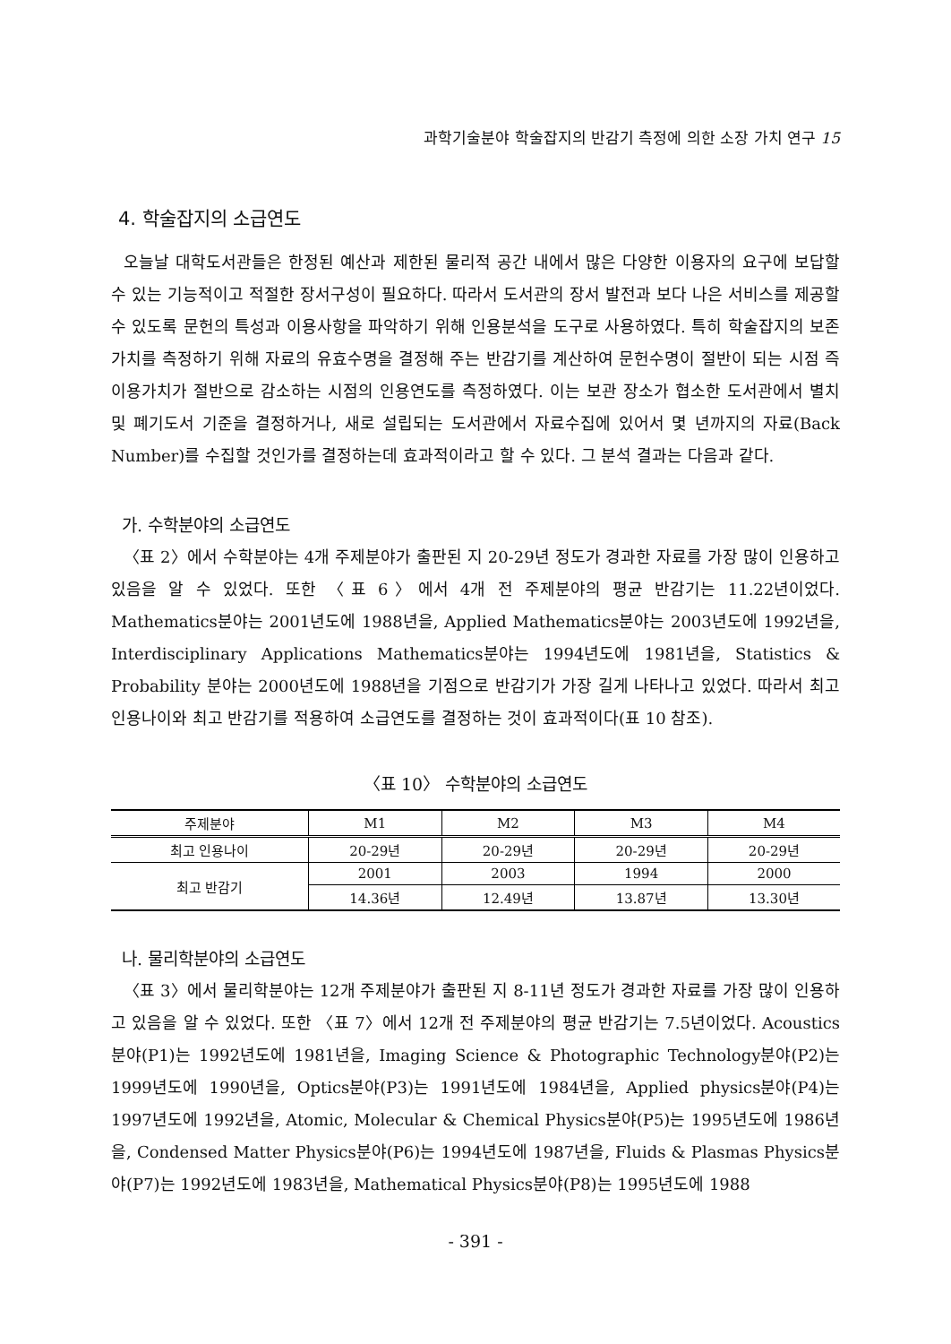과학기술분야 학술잡지의 반감기 측정에 의한 소장 가치 연구 15
4. 학술잡지의 소급연도
오늘날 대학도서관들은 한정된 예산과 제한된 물리적 공간 내에서 많은 다양한 이용자의 요구에 보답할 수 있는 기능적이고 적절한 장서구성이 필요하다. 따라서 도서관의 장서 발전과 보다 나은 서비스를 제공할 수 있도록 문헌의 특성과 이용사항을 파악하기 위해 인용분석을 도구로 사용하였다. 특히 학술잡지의 보존 가치를 측정하기 위해 자료의 유효수명을 결정해 주는 반감기를 계산하여 문헌수명이 절반이 되는 시점 즉 이용가치가 절반으로 감소하는 시점의 인용연도를 측정하였다. 이는 보관 장소가 협소한 도서관에서 별치 및 폐기도서 기준을 결정하거나, 새로 설립되는 도서관에서 자료수집에 있어서 몇 년까지의 자료(Back Number)를 수집할 것인가를 결정하는데 효과적이라고 할 수 있다. 그 분석 결과는 다음과 같다.
가. 수학분야의 소급연도
〈표 2〉에서 수학분야는 4개 주제분야가 출판된 지 20-29년 정도가 경과한 자료를 가장 많이 인용하고 있음을 알 수 있었다. 또한 〈표 6〉에서 4개 전 주제분야의 평균 반감기는 11.22년이었다. Mathematics분야는 2001년도에 1988년을, Applied Mathematics분야는 2003년도에 1992년을, Interdisciplinary Applications Mathematics분야는 1994년도에 1981년을, Statistics & Probability 분야는 2000년도에 1988년을 기점으로 반감기가 가장 길게 나타나고 있었다. 따라서 최고 인용나이와 최고 반감기를 적용하여 소급연도를 결정하는 것이 효과적이다(표 10 참조).
〈표 10〉 수학분야의 소급연도
| 주제분야 | M1 | M2 | M3 | M4 |
| --- | --- | --- | --- | --- |
| 최고 인용나이 | 20-29년 | 20-29년 | 20-29년 | 20-29년 |
| 최고 반감기 | 2001 | 2003 | 1994 | 2000 |
| | 14.36년 | 12.49년 | 13.87년 | 13.30년 |
나. 물리학분야의 소급연도
〈표 3〉에서 물리학분야는 12개 주제분야가 출판된 지 8-11년 정도가 경과한 자료를 가장 많이 인용하고 있음을 알 수 있었다. 또한 〈표 7〉에서 12개 전 주제분야의 평균 반감기는 7.5년이었다. Acoustics분야(P1)는 1992년도에 1981년을, Imaging Science & Photographic Technology분야(P2)는 1999년도에 1990년을, Optics분야(P3)는 1991년도에 1984년을, Applied physics분야(P4)는 1997년도에 1992년을, Atomic, Molecular & Chemical Physics분야(P5)는 1995년도에 1986년을, Condensed Matter Physics분야(P6)는 1994년도에 1987년을, Fluids & Plasmas Physics분야(P7)는 1992년도에 1983년을, Mathematical Physics분야(P8)는 1995년도에 1988
- 391 -